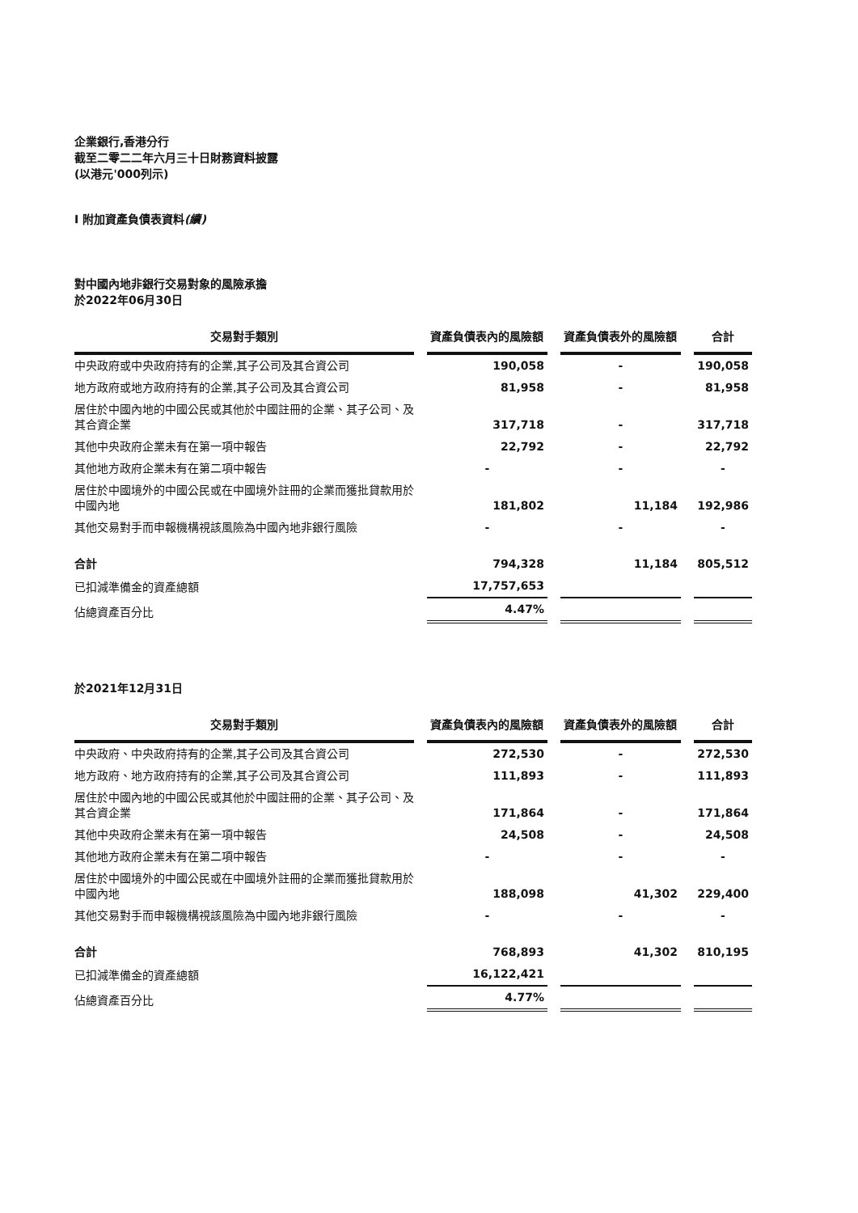企業銀行,香港分行
截至二零二二年六月三十日財務資料披露
(以港元'000列示)
I 附加資產負債表資料(續)
對中國內地非銀行交易對象的風險承擔
於2022年06月30日
| 交易對手類別 | 資產負債表內的風險額 | 資產負債表外的風險額 | 合計 |
| --- | --- | --- | --- |
| 中央政府或中央政府持有的企業,其子公司及其合資公司 | 190,058 | - | 190,058 |
| 地方政府或地方政府持有的企業,其子公司及其合資公司 | 81,958 | - | 81,958 |
| 居住於中國內地的中國公民或其他於中國註冊的企業、其子公司、及其合資企業 | 317,718 | - | 317,718 |
| 其他中央政府企業未有在第一項中報告 | 22,792 | - | 22,792 |
| 其他地方政府企業未有在第二項中報告 | - | - | - |
| 居住於中國境外的中國公民或在中國境外註冊的企業而獲批貸款用於中國內地 | 181,802 | 11,184 | 192,986 |
| 其他交易對手而申報機構視該風險為中國內地非銀行風險 | - | - | - |
| 合計 | 794,328 | 11,184 | 805,512 |
| 已扣減準備金的資產總額 | 17,757,653 | | |
| 佔總資產百分比 | 4.47% | | |
於2021年12月31日
| 交易對手類別 | 資產負債表內的風險額 | 資產負債表外的風險額 | 合計 |
| --- | --- | --- | --- |
| 中央政府、中央政府持有的企業,其子公司及其合資公司 | 272,530 | - | 272,530 |
| 地方政府、地方政府持有的企業,其子公司及其合資公司 | 111,893 | - | 111,893 |
| 居住於中國內地的中國公民或其他於中國註冊的企業、其子公司、及其合資企業 | 171,864 | - | 171,864 |
| 其他中央政府企業未有在第一項中報告 | 24,508 | - | 24,508 |
| 其他地方政府企業未有在第二項中報告 | - | - | - |
| 居住於中國境外的中國公民或在中國境外註冊的企業而獲批貸款用於中國內地 | 188,098 | 41,302 | 229,400 |
| 其他交易對手而申報機構視該風險為中國內地非銀行風險 | - | - | - |
| 合計 | 768,893 | 41,302 | 810,195 |
| 已扣減準備金的資產總額 | 16,122,421 | | |
| 佔總資產百分比 | 4.77% | | |